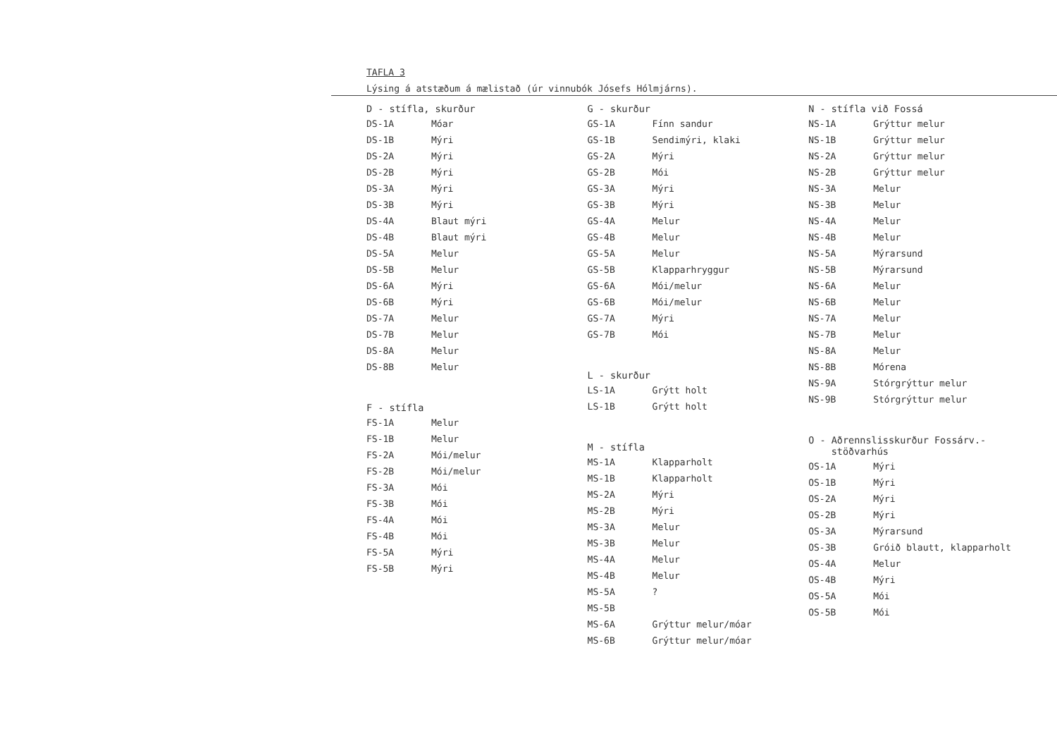TAFLA 3
Lýsing á atstæðum á mælistað (úr vinnubók Jósefs Hólmjárns).
D - stífla, skurður
| DS-1A | Móar |
| DS-1B | Mýri |
| DS-2A | Mýri |
| DS-2B | Mýri |
| DS-3A | Mýri |
| DS-3B | Mýri |
| DS-4A | Blaut mýri |
| DS-4B | Blaut mýri |
| DS-5A | Melur |
| DS-5B | Melur |
| DS-6A | Mýri |
| DS-6B | Mýri |
| DS-7A | Melur |
| DS-7B | Melur |
| DS-8A | Melur |
| DS-8B | Melur |
F - stífla
| FS-1A | Melur |
| FS-1B | Melur |
| FS-2A | Mói/melur |
| FS-2B | Mói/melur |
| FS-3A | Mói |
| FS-3B | Mói |
| FS-4A | Mói |
| FS-4B | Mói |
| FS-5A | Mýri |
| FS-5B | Mýri |
G - skurður
| GS-1A | Fínn sandur |
| GS-1B | Sendimýri, klaki |
| GS-2A | Mýri |
| GS-2B | Mói |
| GS-3A | Mýri |
| GS-3B | Mýri |
| GS-4A | Melur |
| GS-4B | Melur |
| GS-5A | Melur |
| GS-5B | Klapparhryggur |
| GS-6A | Mói/melur |
| GS-6B | Mói/melur |
| GS-7A | Mýri |
| GS-7B | Mói |
L - skurður
| LS-1A | Grýtt holt |
| LS-1B | Grýtt holt |
M - stífla
| MS-1A | Klapparholt |
| MS-1B | Klapparholt |
| MS-2A | Mýri |
| MS-2B | Mýri |
| MS-3A | Melur |
| MS-3B | Melur |
| MS-4A | Melur |
| MS-4B | Melur |
| MS-5A | ? |
| MS-5B | |
| MS-6A | Grýttur melur/móar |
| MS-6B | Grýttur melur/móar |
N - stífla við Fossá
| NS-1A | Grýttur melur |
| NS-1B | Grýttur melur |
| NS-2A | Grýttur melur |
| NS-2B | Grýttur melur |
| NS-3A | Melur |
| NS-3B | Melur |
| NS-4A | Melur |
| NS-4B | Melur |
| NS-5A | Mýrarsund |
| NS-5B | Mýrarsund |
| NS-6A | Melur |
| NS-6B | Melur |
| NS-7A | Melur |
| NS-7B | Melur |
| NS-8A | Melur |
| NS-8B | Mórena |
| NS-9A | Stórgrýttur melur |
| NS-9B | Stórgrýttur melur |
O - Aðrennslisskurður Fossárv.-
stöðvarhús
| OS-1A | Mýri |
| OS-1B | Mýri |
| OS-2A | Mýri |
| OS-2B | Mýri |
| OS-3A | Mýrarsund |
| OS-3B | Gróið blautt, klapparholt |
| OS-4A | Melur |
| OS-4B | Mýri |
| OS-5A | Mói |
| OS-5B | Mói |